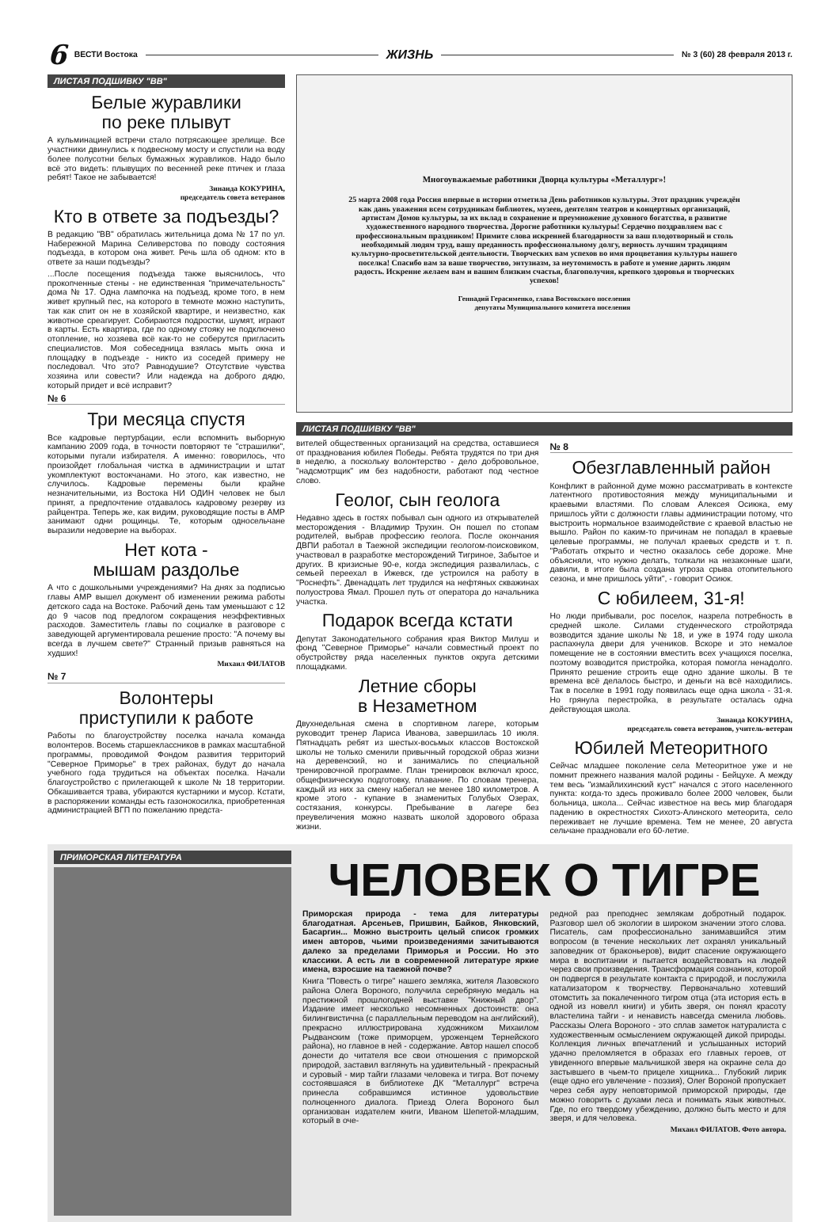6 ВЕСТИ Востока ЖИЗНЬ № 3 (60) 28 февраля 2013 г.
ЛИСТАЯ ПОДШИВКУ "ВВ"
Белые журавлики
по реке плывут
А кульминацией встречи стало потрясающее зрелище. Все участники двинулись к подвесному мосту и спустили на воду более полусотни белых бумажных журавликов. Надо было всё это видеть: плывущих по весенней реке птичек и глаза ребят! Такое не забывается!
Зинаида КОКУРИНА,
председатель совета ветеранов
Кто в ответе за подъезды?
В редакцию "ВВ" обратилась жительница дома № 17 по ул. Набережной Марина Селиверстова по поводу состояния подъезда, в котором она живет. Речь шла об одном: кто в ответе за наши подъезды?
...После посещения подъезда также выяснилось, что прокопченные стены - не единственная "примечательность" дома № 17. Одна лампочка на подъезд, кроме того, в нем живет крупный пес, на которого в темноте можно наступить, так как спит он не в хозяйской квартире, и неизвестно, как животное среагирует. Собираются подростки, шумят, играют в карты. Есть квартира, где по одному стояку не подключено отопление, но хозяева всё как-то не соберутся пригласить специалистов. Моя собеседница взялась мыть окна и площадку в подъезде - никто из соседей примеру не последовал. Что это? Равнодушие? Отсутствие чувства хозяина или совести? Или надежда на доброго дядю, который придет и всё исправит?
№ 6
Три месяца спустя
Все кадровые пертурбации, если вспомнить выборную кампанию 2009 года, в точности повторяют те "страшилки", которыми пугали избирателя. А именно: говорилось, что произойдет глобальная чистка в администрации и штат укомплектуют востокчанами. Но этого, как известно, не случилось. Кадровые перемены были крайне незначительными, из Востока НИ ОДИН человек не был принят, а предпочтение отдавалось кадровому резерву из райцентра. Теперь же, как видим, руководящие посты в АМР занимают одни рощинцы. Те, которым односельчане выразили недоверие на выборах.
Нет кота -
мышам раздолье
А что с дошкольными учреждениями? На днях за подписью главы АМР вышел документ об изменении режима работы детского сада на Востоке. Рабочий день там уменьшают с 12 до 9 часов под предлогом сокращения неэффективных расходов. Заместитель главы по социалке в разговоре с заведующей аргументировала решение просто: "А почему вы всегда в лучшем свете?" Странный призыв равняться на худших!
Михаил ФИЛАТОВ
№ 7
Волонтеры
приступили к работе
Работы по благоустройству поселка начала команда волонтеров. Восемь старшеклассников в рамках масштабной программы, проводимой Фондом развития территорий "Северное Приморье" в трех районах, будут до начала учебного года трудиться на объектах поселка. Начали благоустройство с прилегающей к школе № 18 территории. Обкашивается трава, убираются кустарники и мусор. Кстати, в распоряжении команды есть газонокосилка, приобретенная администрацией ВГП по пожеланию предста-
Многоуважаемые работники Дворца культуры «Металлург»!
25 марта 2008 года Россия впервые в истории отметила День работников культуры. Этот праздник учреждён как дань уважения всем сотрудникам библиотек, музеев, деятелям театров и концертных организаций, артистам Домов культуры, за их вклад в сохранение и преумножение духовного богатства, в развитие художественного народного творчества. Дорогие работники культуры! Сердечно поздравляем вас с профессиональным праздником! Примите слова искренней благодарности за ваш плодотворный и столь необходимый людям труд, вашу преданность профессиональному долгу, верность лучшим традициям культурно-просветительской деятельности. Творческих вам успехов во имя процветания культуры нашего поселка! Спасибо вам за ваше творчество, энтузиазм, за неутомимость в работе и умение дарить людям радость. Искренне желаем вам и вашим близким счастья, благополучия, крепкого здоровья и творческих успехов!
Геннадий Герасименко, глава Востокского поселения
депутаты Муниципального комитета поселения
ЛИСТАЯ ПОДШИВКУ "ВВ"
вителей общественных организаций на средства, оставшиеся от празднования юбилея Победы. Ребята трудятся по три дня в неделю, а поскольку волонтерство - дело добровольное, "надсмотрщик" им без надобности, работают под честное слово.
Геолог, сын геолога
Недавно здесь в гостях побывал сын одного из открывателей месторождения - Владимир Трухин. Он пошел по стопам родителей, выбрав профессию геолога. После окончания ДВПИ работал в Таежной экспедиции геологом-поисковиком, участвовал в разработке месторождений Тигриное, Забытое и других. В кризисные 90-е, когда экспедиция развалилась, с семьей переехал в Ижевск, где устроился на работу в "Роснефть". Двенадцать лет трудился на нефтяных скважинах полуострова Ямал. Прошел путь от оператора до начальника участка.
Подарок всегда кстати
Депутат Законодательного собрания края Виктор Милуш и фонд "Северное Приморье" начали совместный проект по обустройству ряда населенных пунктов округа детскими площадками.
Летние сборы
в Незаметном
Двухнедельная смена в спортивном лагере, которым руководит тренер Лариса Иванова, завершилась 10 июля. Пятнадцать ребят из шестых-восьмых классов Востокской школы не только сменили привычный городской образ жизни на деревенский, но и занимались по специальной тренировочной программе. План тренировок включал кросс, общефизическую подготовку, плавание. По словам тренера, каждый из них за смену набегал не менее 180 километров. А кроме этого - купание в знаменитых Голубых Озерах, состязания, конкурсы. Пребывание в лагере без преувеличения можно назвать школой здорового образа жизни.
№ 8
Обезглавленный район
Конфликт в районной думе можно рассматривать в контексте латентного противостояния между муниципальными и краевыми властями. По словам Алексея Осиюка, ему пришлось уйти с должности главы администрации потому, что выстроить нормальное взаимодействие с краевой властью не вышло. Район по каким-то причинам не попадал в краевые целевые программы, не получал краевых средств и т. п. "Работать открыто и честно оказалось себе дороже. Мне объясняли, что нужно делать, толкали на незаконные шаги, давили, в итоге была создана угроза срыва отопительного сезона, и мне пришлось уйти", - говорит Осиюк.
С юбилеем, 31-я!
Но люди прибывали, рос поселок, назрела потребность в средней школе. Силами студенческого стройотряда возводится здание школы № 18, и уже в 1974 году школа распахнула двери для учеников. Вскоре и это немалое помещение не в состоянии вместить всех учащихся поселка, поэтому возводится пристройка, которая помогла ненадолго. Принято решение строить еще одно здание школы. В те времена всё делалось быстро, и деньги на всё находились. Так в поселке в 1991 году появилась еще одна школа - 31-я. Но грянула перестройка, в результате осталась одна действующая школа.
Зинаида КОКУРИНА,
председатель совета ветеранов, учитель-ветеран
Юбилей Метеоритного
Сейчас младшее поколение села Метеоритное уже и не помнит прежнего названия малой родины - Бейцухе. А между тем весь "измайлихинский куст" начался с этого населенного пункта: когда-то здесь проживало более 2000 человек, были больница, школа... Сейчас известное на весь мир благодаря падению в окрестностях Сихотэ-Алинского метеорита, село переживает не лучшие времена. Тем не менее, 20 августа сельчане праздновали его 60-летие.
ПРИМОРСКАЯ ЛИТЕРАТУРА
ЧЕЛОВЕК О ТИГРЕ
Приморская природа - тема для литературы благодатная. Арсеньев, Пришвин, Байков, Янковский, Басаргин... Можно выстроить целый список громких имен авторов, чьими произведениями зачитываются далеко за пределами Приморья и России. Но это классики. А есть ли в современной литературе яркие имена, взросшие на таежной почве?
Книга "Повесть о тигре" нашего земляка, жителя Лазовского района Олега Вороного, получила серебряную медаль на престижной прошлогодней выставке "Книжный двор". Издание имеет несколько несомненных достоинств: она билингвистична (с параллельным переводом на английский), прекрасно иллюстрирована художником Михаилом Рыдванским (тоже приморцем, уроженцем Тернейского района), но главное в ней - содержание. Автор нашел способ донести до читателя все свои отношения с приморской природой, заставил взглянуть на удивительный - прекрасный и суровый - мир тайги глазами человека и тигра. Вот почему состоявшаяся в библиотеке ДК "Металлург" встреча принесла собравшимся истинное удовольствие полноценного диалога. Приезд Олега Вороного был организован издателем книги, Иваном Шепетой-младшим, который в оче-
редной раз преподнес землякам добротный подарок. Разговор шел об экологии в широком значении этого слова. Писатель, сам профессионально занимавшийся этим вопросом (в течение нескольких лет охранял уникальный заповедник от браконьеров), видит спасение окружающего мира в воспитании и пытается воздействовать на людей через свои произведения. Трансформация сознания, которой он подвергся в результате контакта с природой, и послужила катализатором к творчеству. Первоначально хотевший отомстить за покалеченного тигром отца (эта история есть в одной из новелл книги) и убить зверя, он понял красоту властелина тайги - и ненависть навсегда сменила любовь. Рассказы Олега Вороного - это сплав заметок натуралиста с художественным осмыслением окружающей дикой природы. Коллекция личных впечатлений и услышанных историй удачно преломляется в образах его главных героев, от увиденного впервые мальчишкой зверя на окраине села до застывшего в чьем-то прицеле хищника... Глубокий лирик (еще одно его увлечение - поэзия), Олег Вороной пропускает через себя ауру неповторимой приморской природы, где можно говорить с духами леса и понимать язык животных. Где, по его твердому убеждению, должно быть место и для зверя, и для человека.
Михаил ФИЛАТОВ. Фото автора.